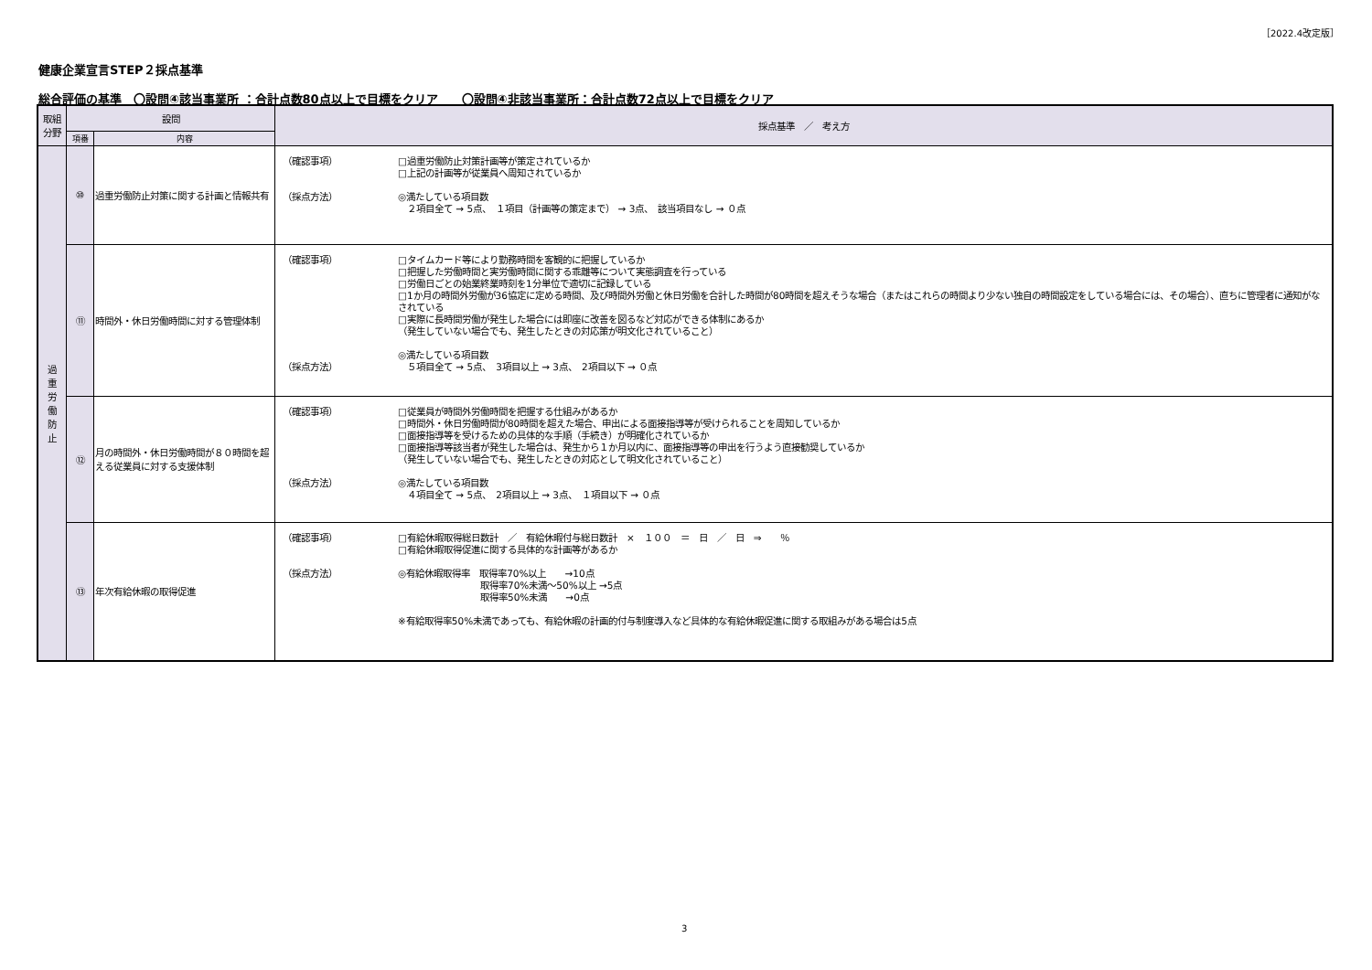［2022.4改定版］
健康企業宣言STEP２採点基準
総合評価の基準　〇設問④該当事業所 ：合計点数80点以上で目標をクリア　　〇設問④非該当事業所：合計点数72点以上で目標をクリア
| 取組 分野 | 設問 | | 採点基準 ／ 考え方 |
| --- | --- | --- | --- |
| | 項番 | 内容 | |
| 過 重 労 働 防 止 | ⑩ | 過重労働防止対策に関する計画と情報共有 | （確認事項） □過重労働防止対策計画等が策定されているか □上記の計画等が従業員へ周知されているか （採点方法） ◎満たしている項目数 ２項目全て → 5点、 １項目（計画等の策定まで） → 3点、 該当項目なし → ０点 |
| | ⑪ | 時間外・休日労働時間に対する管理体制 | （確認事項） □タイムカード等により勤務時間を客観的に把握しているか □把握した労働時間と実労働時間に関する乖離等について実態調査を行っている □労働日ごとの始業終業時刻を1分単位で適切に記録している □1か月の時間外労働が36協定に定める時間、及び時間外労働と休日労働を合計した時間が80時間を超えそうな場合（またはこれらの時間より少ない独自の時間設定をしている場合には、その場合）、直ちに管理者に通知がなされている □実際に長時間労働が発生した場合には即座に改善を図るなど対応ができる体制にあるか （発生していない場合でも、発生したときの対応策が明文化されていること） ◎満たしている項目数 （採点方法） ５項目全て → 5点、 3項目以上 → 3点、 2項目以下 → ０点 |
| | ⑫ | 月の時間外・休日労働時間が８０時間を超える従業員に対する支援体制 | （確認事項） □従業員が時間外労働時間を把握する仕組みがあるか □時間外・休日労働時間が80時間を超えた場合、申出による面接指導等が受けられることを周知しているか □面接指導等を受けるための具体的な手順（手続き）が明確化されているか □面接指導等該当者が発生した場合は、発生から１か月以内に、面接指導等の申出を行うよう直接勧奨しているか （発生していない場合でも、発生したときの対応として明文化されていること） （採点方法） ◎満たしている項目数 ４項目全て → 5点、 2項目以上 → 3点、 １項目以下 → ０点 |
| | ⑬ | 年次有給休暇の取得促進 | （確認事項） □有給休暇取得総日数計 ／ 有給休暇付与総日数計 × １００ ＝ 日 ／ 日 ⇒ ％ □有給休暇取得促進に関する具体的な計画等があるか （採点方法） ◎有給休暇取得率 取得率70%以上 →10点 取得率70%未満～50%以上 →5点 取得率50%未満 →0点 ※有給取得率50%未満であっても、有給休暇の計画的付与制度導入など具体的な有給休暇促進に関する取組みがある場合は5点 |
3